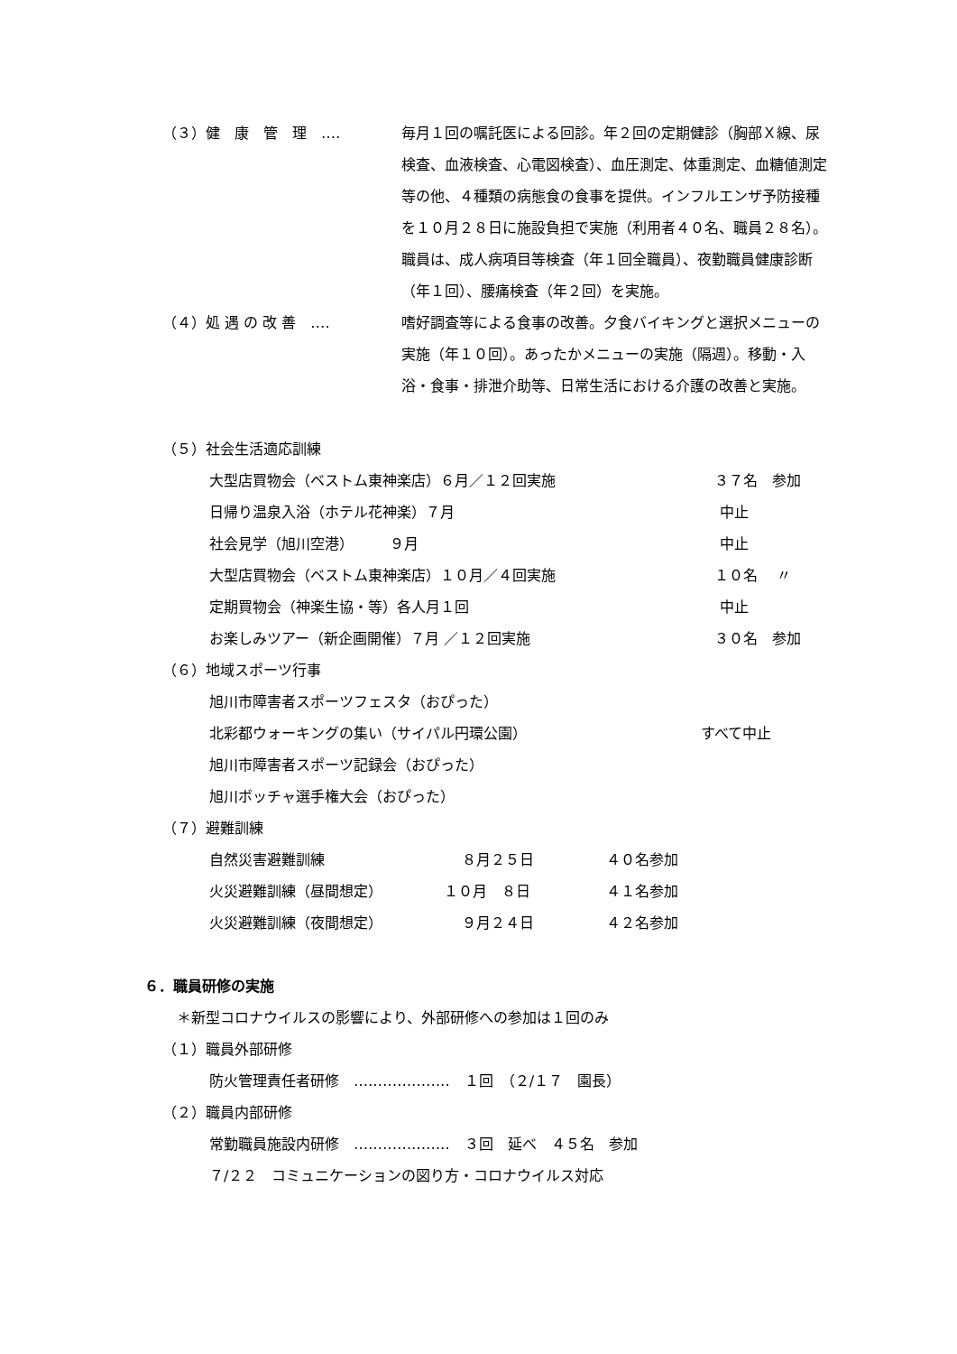（３）健　康　管　理　‥‥ 毎月１回の嘱託医による回診。年２回の定期健診（胸部Ｘ線、尿検査、血液検査、心電図検査）、血圧測定、体重測定、血糖値測定等の他、４種類の病態食の食事を提供。インフルエンザ予防接種を１０月２８日に施設負担で実施（利用者４０名、職員２８名）。
職員は、成人病項目等検査（年１回全職員）、夜勤職員健康診断（年１回）、腰痛検査（年２回）を実施。
（４）処 遇 の 改 善　‥‥ 嗜好調査等による食事の改善。夕食バイキングと選択メニューの実施（年１０回）。あったかメニューの実施（隔週）。移動・入浴・食事・排泄介助等、日常生活における介護の改善と実施。
（５）社会生活適応訓練
大型店買物会（ベストム東神楽店）６月／１２回実施 ３７名　参加
日帰り温泉入浴（ホテル花神楽）７月 中止
社会見学（旭川空港）　　　９月 中止
大型店買物会（ベストム東神楽店）１０月／４回実施 １０名　 〃
定期買物会（神楽生協・等）各人月１回 中止
お楽しみツアー（新企画開催）７月 ／１２回実施 ３０名　参加
（６）地域スポーツ行事
旭川市障害者スポーツフェスタ（おぴった）
北彩都ウォーキングの集い（サイパル円環公園） すべて中止
旭川市障害者スポーツ記録会（おぴった）
旭川ボッチャ選手権大会（おぴった）
（７）避難訓練
自然災害避難訓練 ８月２５日 ４０名参加
火災避難訓練（昼間想定） １０月　８日 ４１名参加
火災避難訓練（夜間想定） ９月２４日 ４２名参加
６．職員研修の実施
＊新型コロナウイルスの影響により、外部研修への参加は１回のみ
（１）職員外部研修
防火管理責任者研修　‥‥‥‥‥‥‥‥‥‥　１回　（２/１７　園長）
（２）職員内部研修
常勤職員施設内研修　‥‥‥‥‥‥‥‥‥‥　３回　延べ　４５名　参加
７/２２　コミュニケーションの図り方・コロナウイルス対応